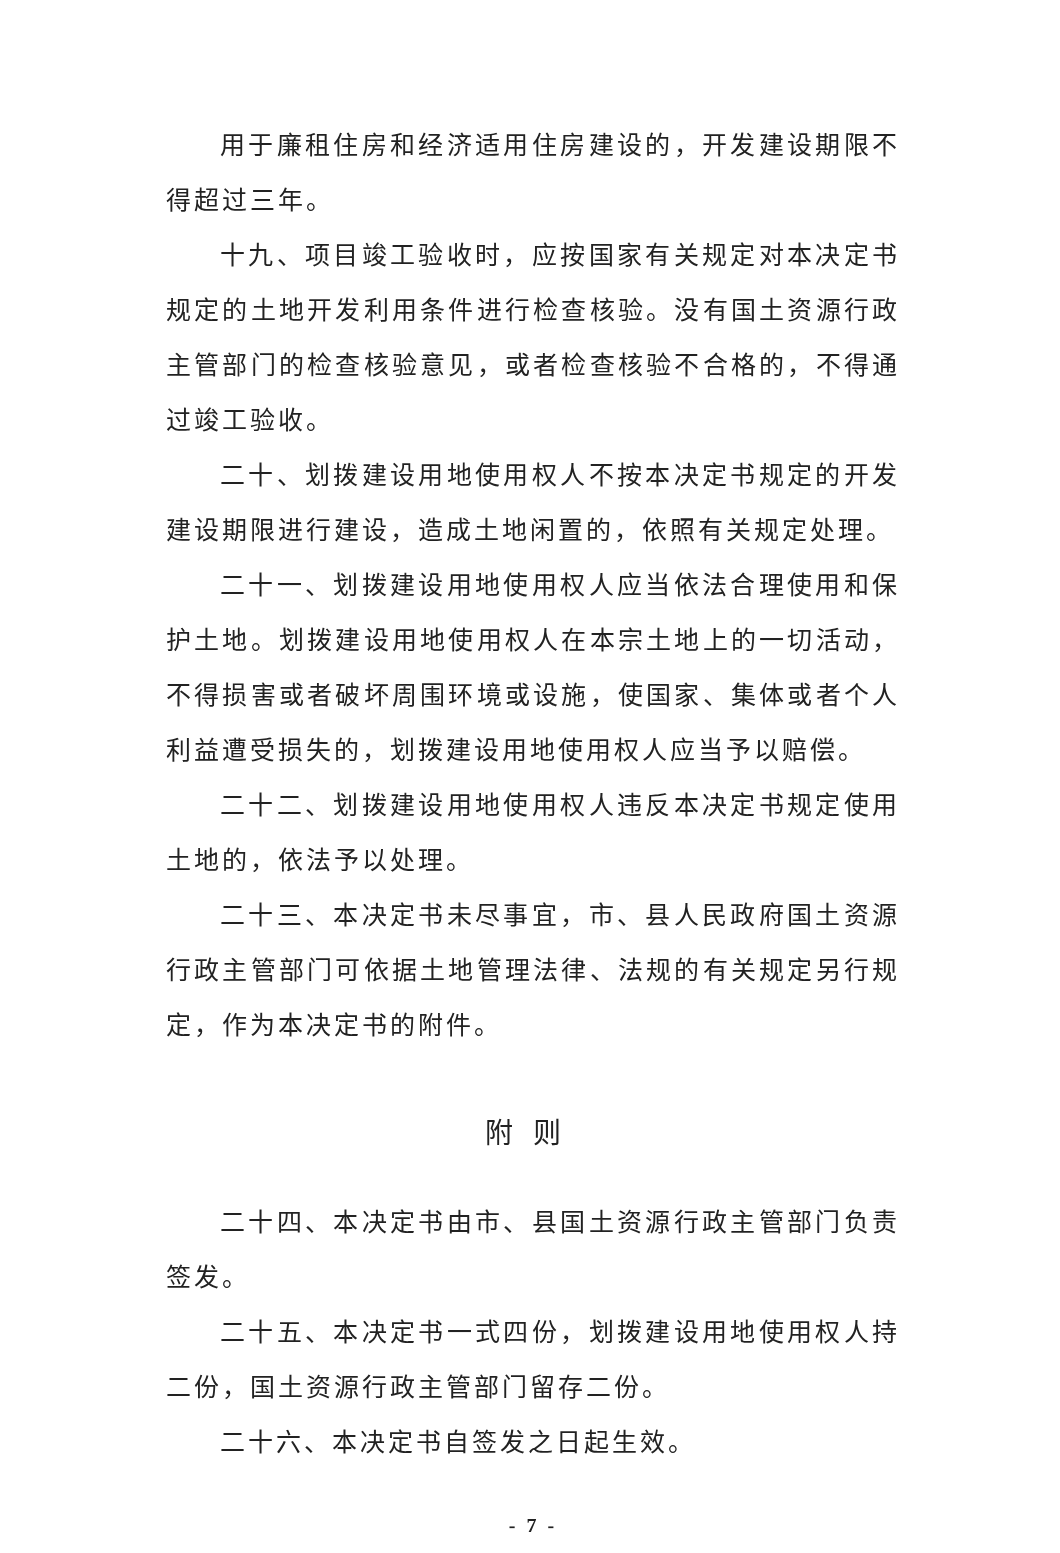用于廉租住房和经济适用住房建设的，开发建设期限不得超过三年。
十九、项目竣工验收时，应按国家有关规定对本决定书规定的土地开发利用条件进行检查核验。没有国土资源行政主管部门的检查核验意见，或者检查核验不合格的，不得通过竣工验收。
二十、划拨建设用地使用权人不按本决定书规定的开发建设期限进行建设，造成土地闲置的，依照有关规定处理。
二十一、划拨建设用地使用权人应当依法合理使用和保护土地。划拨建设用地使用权人在本宗土地上的一切活动，不得损害或者破坏周围环境或设施，使国家、集体或者个人利益遭受损失的，划拨建设用地使用权人应当予以赔偿。
二十二、划拨建设用地使用权人违反本决定书规定使用土地的，依法予以处理。
二十三、本决定书未尽事宜，市、县人民政府国土资源行政主管部门可依据土地管理法律、法规的有关规定另行规定，作为本决定书的附件。
附则
二十四、本决定书由市、县国土资源行政主管部门负责签发。
二十五、本决定书一式四份，划拨建设用地使用权人持二份，国土资源行政主管部门留存二份。
二十六、本决定书自签发之日起生效。
- 7 -